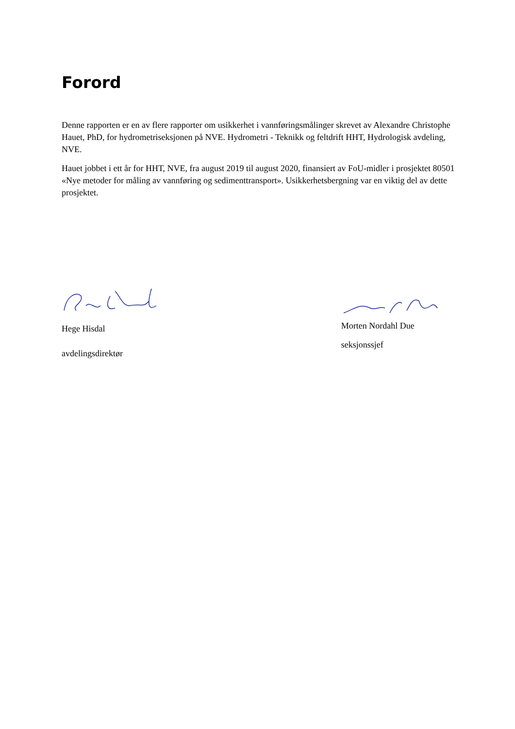Forord
Denne rapporten er en av flere rapporter om usikkerhet i vannføringsmålinger skrevet av Alexandre Christophe Hauet, PhD, for hydrometriseksjonen på NVE. Hydrometri - Teknikk og feltdrift HHT, Hydrologisk avdeling, NVE.
Hauet jobbet i ett år for HHT, NVE, fra august 2019 til august 2020, finansiert av FoU-midler i prosjektet 80501 «Nye metoder for måling av vannføring og sedimenttransport». Usikkerhetsbergning var en viktig del av dette prosjektet.
Hege Hisdal
avdelingsdirektør
Morten Nordahl Due
seksjonssjef